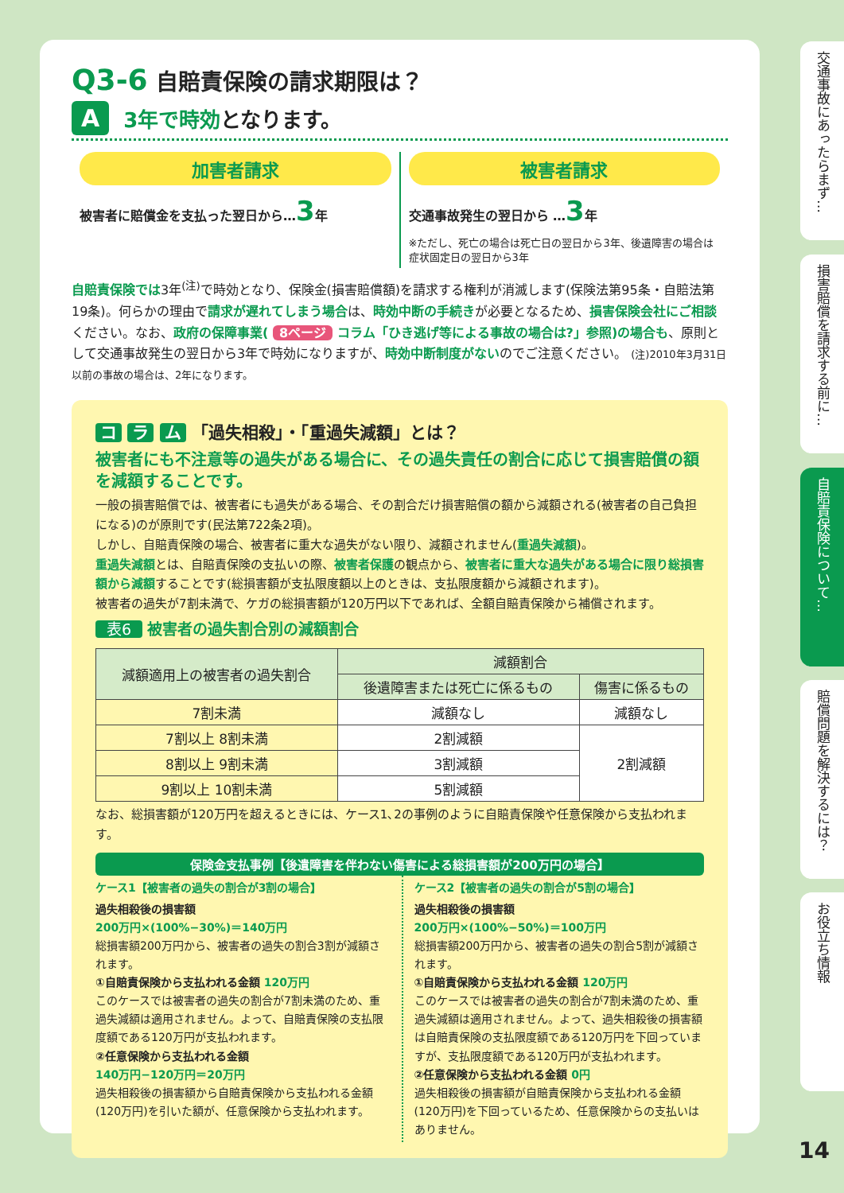Q3-6 自賠責保険の請求期限は？
A 3年で時効となります。
加害者請求
被害者に賠償金を支払った翌日から…3年
被害者請求
交通事故発生の翌日から …3年
※ただし、死亡の場合は死亡日の翌日から3年、後遺障害の場合は症状固定日の翌日から3年
自賠責保険では3年<sup>(注)</sup>で時効となり、保険金(損害賠償額)を請求する権利が消滅します(保険法第95条・自賠法第19条)。何らかの理由で請求が遅れてしまう場合は、時効中断の手続きが必要となるため、損害保険会社にご相談ください。なお、政府の保障事業( 8ページ コラム「ひき逃げ等による事故の場合は?」参照)の場合も、原則として交通事故発生の翌日から3年で時効になりますが、時効中断制度がないのでご注意ください。 (注)2010年3月31日以前の事故の場合は、2年になります。
コ ラ ム 「過失相殺」・「重過失減額」とは？
被害者にも不注意等の過失がある場合に、その過失責任の割合に応じて損害賠償の額を減額することです。
一般の損害賠償では、被害者にも過失がある場合、その割合だけ損害賠償の額から減額される(被害者の自己負担になる)のが原則です(民法第722条2項)。
しかし、自賠責保険の場合、被害者に重大な過失がない限り、減額されません(重過失減額)。
重過失減額とは、自賠責保険の支払いの際、被害者保護の観点から、被害者に重大な過失がある場合に限り総損害額から減額することです(総損害額が支払限度額以上のときは、支払限度額から減額されます)。
被害者の過失が7割未満で、ケガの総損害額が120万円以下であれば、全額自賠責保険から補償されます。
表6 被害者の過失割合別の減額割合
| 減額適用上の被害者の過失割合 | 減額割合 | |
| --- | --- | --- |
| | 後遺障害または死亡に係るもの | 傷害に係るもの |
| 7割未満 | 減額なし | 減額なし |
| 7割以上 8割未満 | 2割減額 | 2割減額 |
| 8割以上 9割未満 | 3割減額 | |
| 9割以上 10割未満 | 5割減額 | |
なお、総損害額が120万円を超えるときには、ケース1､2の事例のように自賠責保険や任意保険から支払われます。
保険金支払事例【後遺障害を伴わない傷害による総損害額が200万円の場合】
ケース1【被害者の過失の割合が3割の場合】
過失相殺後の損害額
200万円×(100%−30%)＝140万円
総損害額200万円から、被害者の過失の割合3割が減額されます。
①自賠責保険から支払われる金額 120万円
このケースでは被害者の過失の割合が7割未満のため、重過失減額は適用されません。よって、自賠責保険の支払限度額である120万円が支払われます。
②任意保険から支払われる金額
140万円−120万円＝20万円
過失相殺後の損害額から自賠責保険から支払われる金額(120万円)を引いた額が、任意保険から支払われます。
ケース2【被害者の過失の割合が5割の場合】
過失相殺後の損害額
200万円×(100%−50%)＝100万円
総損害額200万円から、被害者の過失の割合5割が減額されます。
①自賠責保険から支払われる金額 120万円
このケースでは被害者の過失の割合が7割未満のため、重過失減額は適用されません。よって、過失相殺後の損害額は自賠責保険の支払限度額である120万円を下回っていますが、支払限度額である120万円が支払われます。
②任意保険から支払われる金額 0円
過失相殺後の損害額が自賠責保険から支払われる金額(120万円)を下回っているため、任意保険からの支払いはありません。
交通事故にあったらまず…
損害賠償を請求する前に…
自賠責保険について…
賠償問題を解決するには？
お役立ち情報
14